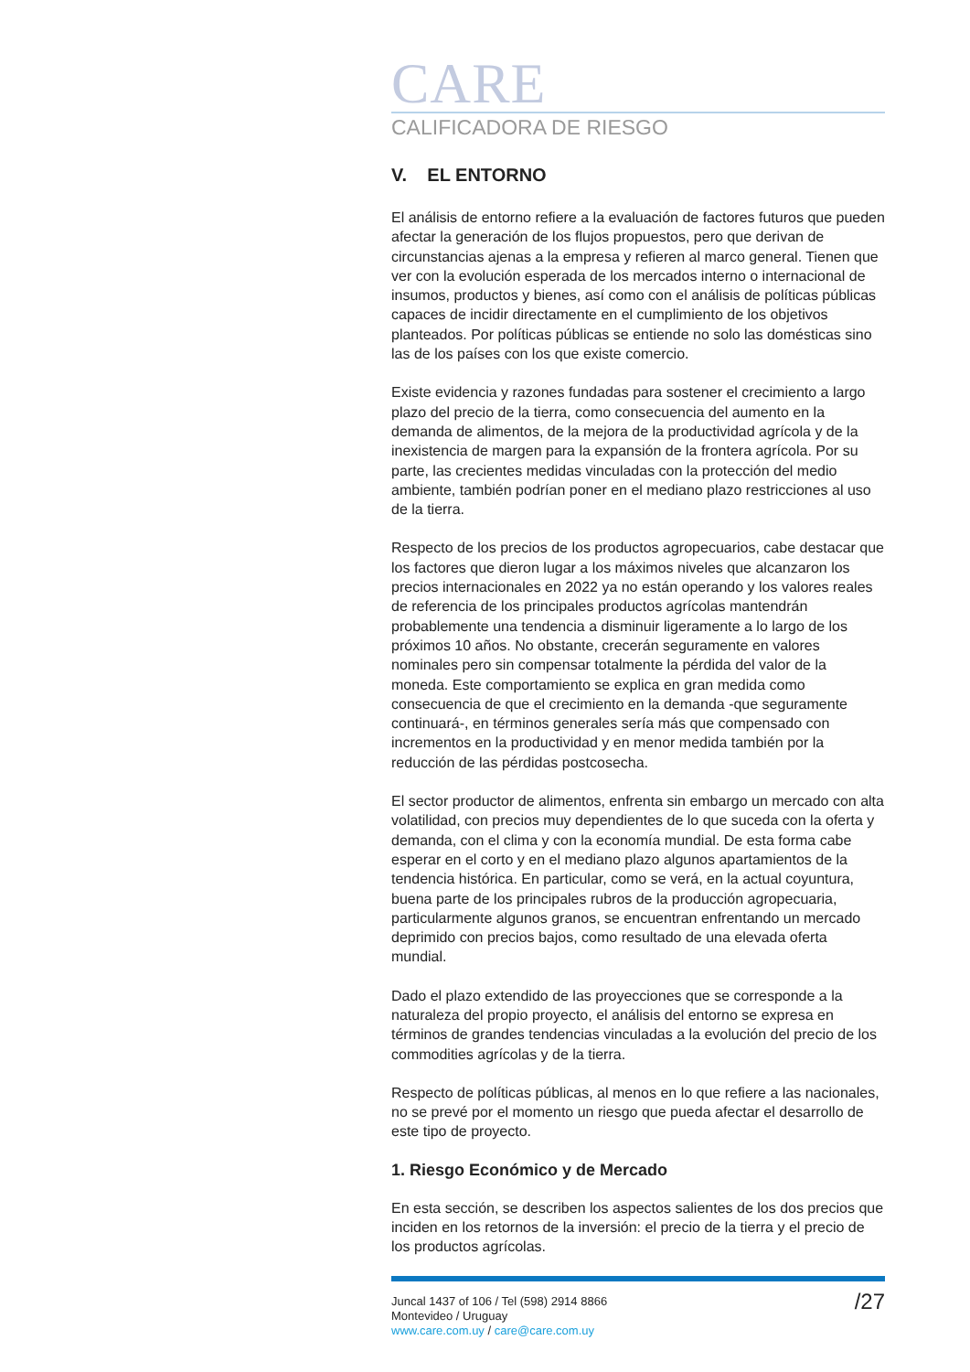CARE
CALIFICADORA DE RIESGO
V. EL ENTORNO
El análisis de entorno refiere a la evaluación de factores futuros que pueden afectar la generación de los flujos propuestos, pero que derivan de circunstancias ajenas a la empresa y refieren al marco general. Tienen que ver con la evolución esperada de los mercados interno o internacional de insumos, productos y bienes, así como con el análisis de políticas públicas capaces de incidir directamente en el cumplimiento de los objetivos planteados. Por políticas públicas se entiende no solo las domésticas sino las de los países con los que existe comercio.
Existe evidencia y razones fundadas para sostener el crecimiento a largo plazo del precio de la tierra, como consecuencia del aumento en la demanda de alimentos, de la mejora de la productividad agrícola y de la inexistencia de margen para la expansión de la frontera agrícola. Por su parte, las crecientes medidas vinculadas con la protección del medio ambiente, también podrían poner en el mediano plazo restricciones al uso de la tierra.
Respecto de los precios de los productos agropecuarios, cabe destacar que los factores que dieron lugar a los máximos niveles que alcanzaron los precios internacionales en 2022 ya no están operando y los valores reales de referencia de los principales productos agrícolas mantendrán probablemente una tendencia a disminuir ligeramente a lo largo de los próximos 10 años. No obstante, crecerán seguramente en valores nominales pero sin compensar totalmente la pérdida del valor de la moneda. Este comportamiento se explica en gran medida como consecuencia de que el crecimiento en la demanda -que seguramente continuará-, en términos generales sería más que compensado con incrementos en la productividad y en menor medida también por la reducción de las pérdidas postcosecha.
El sector productor de alimentos, enfrenta sin embargo un mercado con alta volatilidad, con precios muy dependientes de lo que suceda con la oferta y demanda, con el clima y con la economía mundial. De esta forma cabe esperar en el corto y en el mediano plazo algunos apartamientos de la tendencia histórica. En particular, como se verá, en la actual coyuntura, buena parte de los principales rubros de la producción agropecuaria, particularmente algunos granos, se encuentran enfrentando un mercado deprimido con precios bajos, como resultado de una elevada oferta mundial.
Dado el plazo extendido de las proyecciones que se corresponde a la naturaleza del propio proyecto, el análisis del entorno se expresa en términos de grandes tendencias vinculadas a la evolución del precio de los commodities agrícolas y de la tierra.
Respecto de políticas públicas, al menos en lo que refiere a las nacionales, no se prevé por el momento un riesgo que pueda afectar el desarrollo de este tipo de proyecto.
1. Riesgo Económico y de Mercado
En esta sección, se describen los aspectos salientes de los dos precios que inciden en los retornos de la inversión: el precio de la tierra y el precio de los productos agrícolas.
Juncal 1437 of 106 / Tel (598) 2914 8866
Montevideo / Uruguay
www.care.com.uy / care@care.com.uy
/27